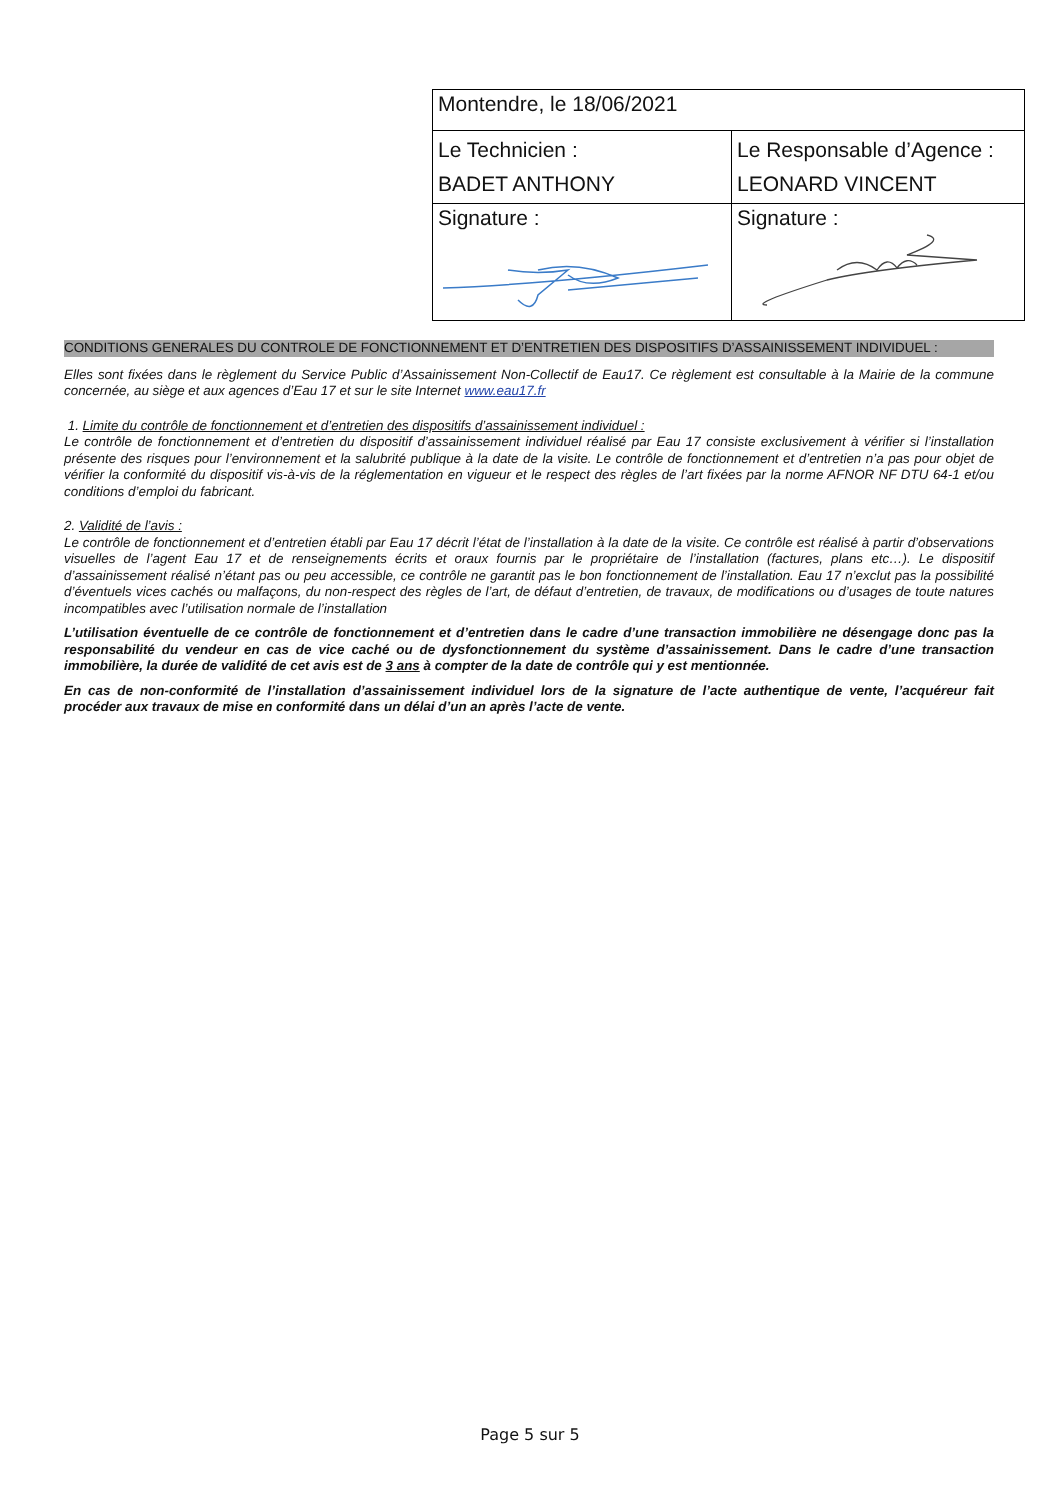| Montendre, le 18/06/2021 | |
| Le Technicien : BADET ANTHONY | Le Responsable d’Agence : LEONARD VINCENT |
| Signature : | Signature : |
CONDITIONS GENERALES DU CONTROLE DE FONCTIONNEMENT ET D’ENTRETIEN DES DISPOSITIFS D’ASSAINISSEMENT INDIVIDUEL :
Elles sont fixées dans le règlement du Service Public d’Assainissement Non-Collectif de Eau17. Ce règlement est consultable à la Mairie de la commune concernée, au siège et aux agences d’Eau 17 et sur le site Internet www.eau17.fr
1. Limite du contrôle de fonctionnement et d’entretien des dispositifs d’assainissement individuel :
Le contrôle de fonctionnement et d’entretien du dispositif d’assainissement individuel réalisé par Eau 17 consiste exclusivement à vérifier si l’installation présente des risques pour l’environnement et la salubrité publique à la date de la visite. Le contrôle de fonctionnement et d’entretien n’a pas pour objet de vérifier la conformité du dispositif vis-à-vis de la réglementation en vigueur et le respect des règles de l’art fixées par la norme AFNOR NF DTU 64-1 et/ou conditions d’emploi du fabricant.
2. Validité de l’avis :
Le contrôle de fonctionnement et d’entretien établi par Eau 17 décrit l’état de l’installation à la date de la visite. Ce contrôle est réalisé à partir d’observations visuelles de l’agent Eau 17 et de renseignements écrits et oraux fournis par le propriétaire de l’installation (factures, plans etc…). Le dispositif d’assainissement réalisé n’étant pas ou peu accessible, ce contrôle ne garantit pas le bon fonctionnement de l’installation. Eau 17 n’exclut pas la possibilité d’éventuels vices cachés ou malfaçons, du non-respect des règles de l’art, de défaut d’entretien, de travaux, de modifications ou d’usages de toute natures incompatibles avec l’utilisation normale de l’installation
L’utilisation éventuelle de ce contrôle de fonctionnement et d’entretien dans le cadre d’une transaction immobilière ne désengage donc pas la responsabilité du vendeur en cas de vice caché ou de dysfonctionnement du système d’assainissement. Dans le cadre d’une transaction immobilière, la durée de validité de cet avis est de 3 ans à compter de la date de contrôle qui y est mentionnée.
En cas de non-conformité de l’installation d’assainissement individuel lors de la signature de l’acte authentique de vente, l’acquéreur fait procéder aux travaux de mise en conformité dans un délai d’un an après l’acte de vente.
Page 5 sur 5